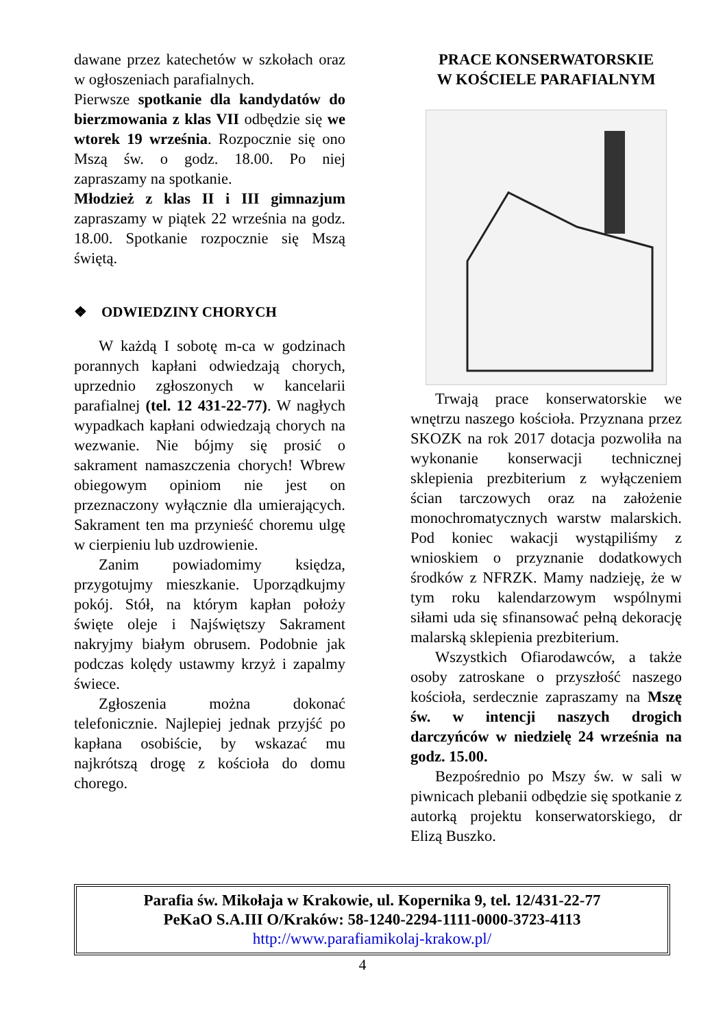dawane przez katechetów w szkołach oraz w ogłoszeniach parafialnych.
Pierwsze spotkanie dla kandydatów do bierzmowania z klas VII odbędzie się we wtorek 19 września. Rozpocznie się ono Mszą św. o godz. 18.00. Po niej zapraszamy na spotkanie.
Młodzież z klas II i III gimnazjum zapraszamy w piątek 22 września na godz. 18.00. Spotkanie rozpocznie się Mszą świętą.
❖ ODWIEDZINY CHORYCH
W każdą I sobotę m-ca w godzinach porannych kapłani odwiedzają chorych, uprzednio zgłoszonych w kancelarii parafialnej (tel. 12 431-22-77). W nagłych wypadkach kapłani odwiedzają chorych na wezwanie. Nie bójmy się prosić o sakrament namaszczenia chorych! Wbrew obiegowym opiniom nie jest on przeznaczony wyłącznie dla umierających. Sakrament ten ma przynieść choremu ulgę w cierpieniu lub uzdrowienie.
Zanim powiadomimy księdza, przygotujmy mieszkanie. Uporządkujmy pokój. Stół, na którym kapłan położy święte oleje i Najświętszy Sakrament nakryjmy białym obrusem. Podobnie jak podczas kolędy ustawmy krzyż i zapalmy świece.
Zgłoszenia można dokonać telefonicznie. Najlepiej jednak przyjść po kapłana osobiście, by wskazać mu najkrótszą drogę z kościoła do domu chorego.
PRACE KONSERWATORSKIE
W KOŚCIELE PARAFIALNYM
Trwają prace konserwatorskie we wnętrzu naszego kościoła. Przyznana przez SKOZK na rok 2017 dotacja pozwoliła na wykonanie konserwacji technicznej sklepienia prezbiterium z wyłączeniem ścian tarczowych oraz na założenie monochromatycznych warstw malarskich. Pod koniec wakacji wystąpiliśmy z wnioskiem o przyznanie dodatkowych środków z NFRZK. Mamy nadzieję, że w tym roku kalendarzowym wspólnymi siłami uda się sfinansować pełną dekorację malarską sklepienia prezbiterium.
Wszystkich Ofiarodawców, a także osoby zatroskane o przyszłość naszego kościoła, serdecznie zapraszamy na Mszę św. w intencji naszych drogich darczyńców w niedzielę 24 września na godz. 15.00.
Bezpośrednio po Mszy św. w sali w piwnicach plebanii odbędzie się spotkanie z autorką projektu konserwatorskiego, dr Elizą Buszko.
Parafia św. Mikołaja w Krakowie, ul. Kopernika 9, tel. 12/431-22-77
PeKaO S.A.III O/Kraków: 58-1240-2294-1111-0000-3723-4113
http://www.parafiamikolaj-krakow.pl/
4